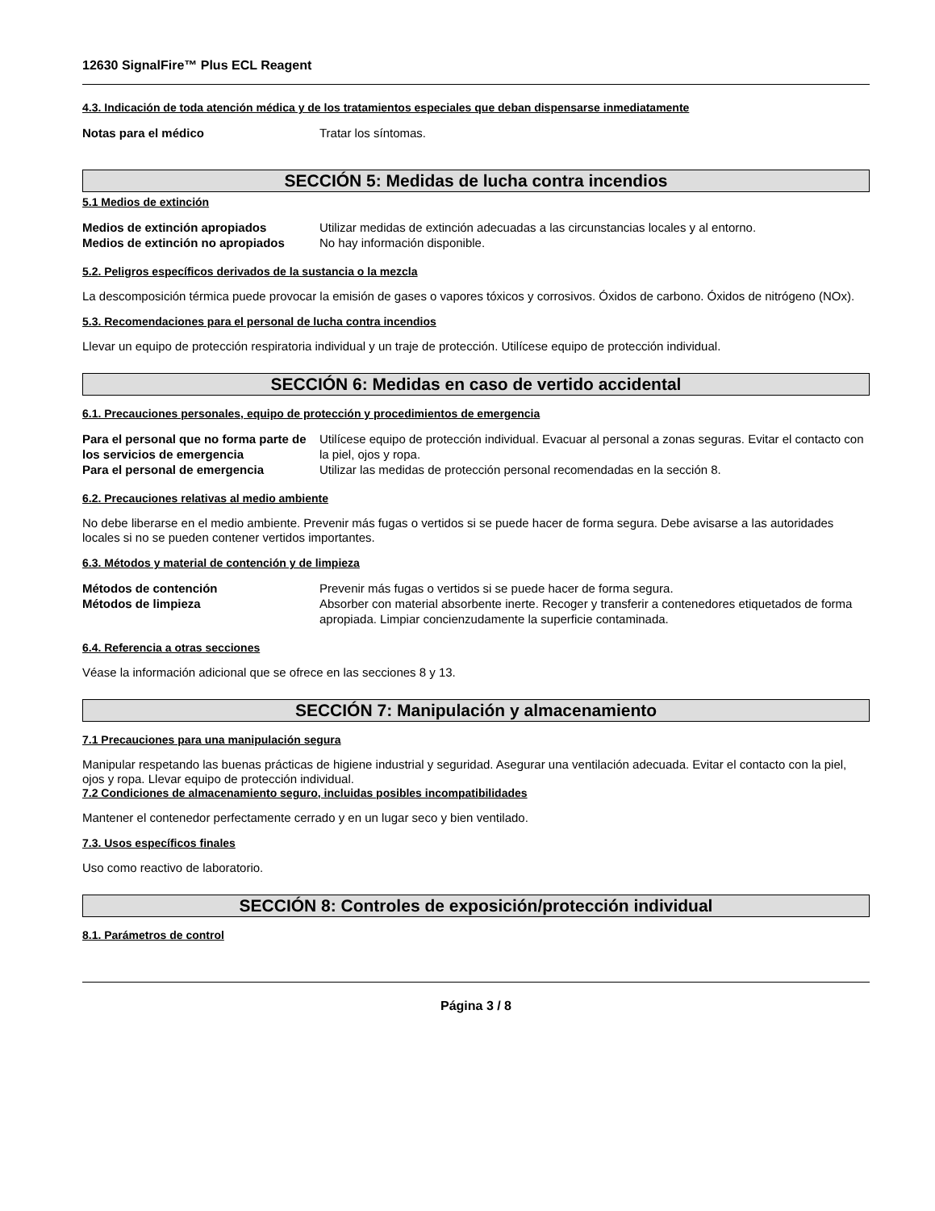12630 SignalFire™ Plus ECL Reagent
4.3. Indicación de toda atención médica y de los tratamientos especiales que deban dispensarse inmediatamente
Notas para el médico Tratar los síntomas.
SECCIÓN 5: Medidas de lucha contra incendios
5.1 Medios de extinción
Medios de extinción apropiados Utilizar medidas de extinción adecuadas a las circunstancias locales y al entorno.
Medios de extinción no apropiados No hay información disponible.
5.2. Peligros específicos derivados de la sustancia o la mezcla
La descomposición térmica puede provocar la emisión de gases o vapores tóxicos y corrosivos. Óxidos de carbono. Óxidos de nitrógeno (NOx).
5.3. Recomendaciones para el personal de lucha contra incendios
Llevar un equipo de protección respiratoria individual y un traje de protección. Utilícese equipo de protección individual.
SECCIÓN 6: Medidas en caso de vertido accidental
6.1. Precauciones personales, equipo de protección y procedimientos de emergencia
Para el personal que no forma parte de los servicios de emergencia Utilícese equipo de protección individual. Evacuar al personal a zonas seguras. Evitar el contacto con la piel, ojos y ropa.
Para el personal de emergencia Utilizar las medidas de protección personal recomendadas en la sección 8.
6.2. Precauciones relativas al medio ambiente
No debe liberarse en el medio ambiente. Prevenir más fugas o vertidos si se puede hacer de forma segura. Debe avisarse a las autoridades locales si no se pueden contener vertidos importantes.
6.3. Métodos y material de contención y de limpieza
Métodos de contención Prevenir más fugas o vertidos si se puede hacer de forma segura.
Métodos de limpieza Absorber con material absorbente inerte. Recoger y transferir a contenedores etiquetados de forma apropiada. Limpiar concienzudamente la superficie contaminada.
6.4. Referencia a otras secciones
Véase la información adicional que se ofrece en las secciones 8 y 13.
SECCIÓN 7: Manipulación y almacenamiento
7.1 Precauciones para una manipulación segura
Manipular respetando las buenas prácticas de higiene industrial y seguridad. Asegurar una ventilación adecuada. Evitar el contacto con la piel, ojos y ropa. Llevar equipo de protección individual.
7.2 Condiciones de almacenamiento seguro, incluidas posibles incompatibilidades
Mantener el contenedor perfectamente cerrado y en un lugar seco y bien ventilado.
7.3. Usos específicos finales
Uso como reactivo de laboratorio.
SECCIÓN 8: Controles de exposición/protección individual
8.1. Parámetros de control
Página 3 / 8